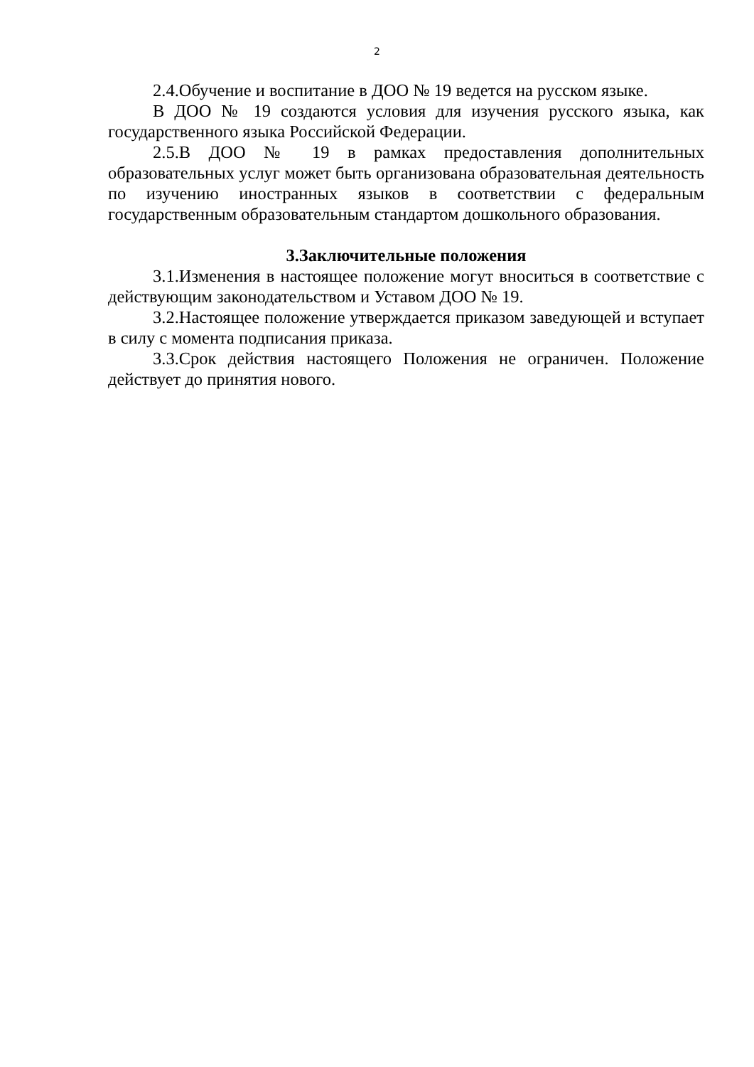2
2.4.Обучение и воспитание в ДОО № 19 ведется на русском языке.
В ДОО № 19 создаются условия для изучения русского языка, как государственного языка Российской Федерации.
2.5.В ДОО № 19 в рамках предоставления дополнительных образовательных услуг может быть организована образовательная деятельность по изучению иностранных языков в соответствии с федеральным государственным образовательным стандартом дошкольного образования.
3.Заключительные положения
3.1.Изменения в настоящее положение могут вноситься в соответствие с действующим законодательством и Уставом ДОО № 19.
3.2.Настоящее положение утверждается приказом заведующей и вступает в силу с момента подписания приказа.
3.3.Срок действия настоящего Положения не ограничен. Положение действует до принятия нового.